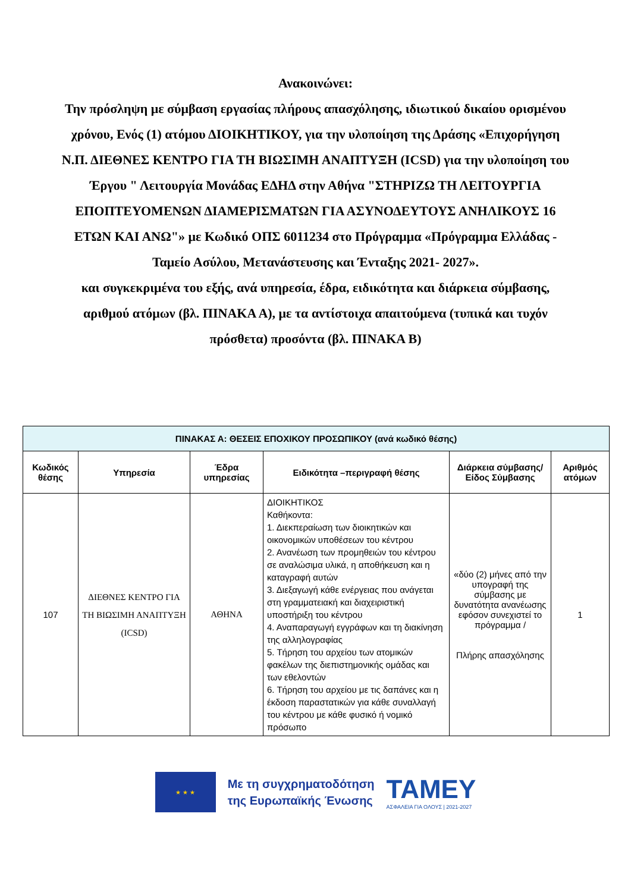Ανακοινώνει:
Την πρόσληψη με σύμβαση εργασίας πλήρους απασχόλησης, ιδιωτικού δικαίου ορισμένου χρόνου, Ενός (1) ατόμου ΔΙΟΙΚΗΤΙΚΟΥ, για την υλοποίηση της Δράσης «Επιχορήγηση Ν.Π. ΔΙΕΘΝΕΣ ΚΕΝΤΡΟ ΓΙΑ ΤΗ ΒΙΩΣΙΜΗ ΑΝΑΠΤΥΞΗ (ICSD) για την υλοποίηση του Έργου " Λειτουργία Μονάδας ΕΔΗΔ στην Αθήνα "ΣΤΗΡΙΖΩ ΤΗ ΛΕΙΤΟΥΡΓΙΑ ΕΠΟΠΤΕΥΟΜΕΝΩΝ ΔΙΑΜΕΡΙΣΜΑΤΩΝ ΓΙΑ ΑΣΥΝΟΔΕΥΤΟΥΣ ΑΝΗΛΙΚΟΥΣ 16 ΕΤΩΝ ΚΑΙ ΑΝΩ"» με Κωδικό ΟΠΣ 6011234 στο Πρόγραμμα «Πρόγραμμα Ελλάδας - Ταμείο Ασύλου, Μετανάστευσης και Ένταξης 2021- 2027».
και συγκεκριμένα του εξής, ανά υπηρεσία, έδρα, ειδικότητα και διάρκεια σύμβασης, αριθμού ατόμων (βλ. ΠΙΝΑΚΑ Α), με τα αντίστοιχα απαιτούμενα (τυπικά και τυχόν πρόσθετα) προσόντα (βλ. ΠΙΝΑΚΑ Β)
| ΠΙΝΑΚΑΣ Α: ΘΕΣΕΙΣ ΕΠΟΧΙΚΟΥ ΠΡΟΣΩΠΙΚΟΥ (ανά κωδικό θέσης) | | | | | |
| --- | --- | --- | --- | --- | --- |
| Κωδικός θέσης | Υπηρεσία | Έδρα υπηρεσίας | Ειδικότητα –περιγραφή θέσης | Διάρκεια σύμβασης/ Είδος Σύμβασης | Αριθμός ατόμων |
| 107 | ΔΙΕΘΝΕΣ ΚΕΝΤΡΟ ΓΙΑ ΤΗ ΒΙΩΣΙΜΗ ΑΝΑΠΤΥΞΗ (ICSD) | ΑΘΗΝΑ | ΔΙΟΙΚΗΤΙΚΟΣ Καθήκοντα: 1. Διεκπεραίωση των διοικητικών και οικονομικών υποθέσεων του κέντρου 2. Ανανέωση των προμηθειών του κέντρου σε αναλώσιμα υλικά, η αποθήκευση και η καταγραφή αυτών 3. Διεξαγωγή κάθε ενέργειας που ανάγεται στη γραμματειακή και διαχειριστική υποστήριξη του κέντρου 4. Αναπαραγωγή εγγράφων και τη διακίνηση της αλληλογραφίας 5. Τήρηση του αρχείου των ατομικών φακέλων της διεπιστημονικής ομάδας και των εθελοντών 6. Τήρηση του αρχείου με τις δαπάνες και η έκδοση παραστατικών για κάθε συναλλαγή του κέντρου με κάθε φυσικό ή νομικό πρόσωπο | «δύο (2) μήνες από την υπογραφή της σύμβασης με δυνατότητα ανανέωσης εφόσον συνεχιστεί το πρόγραμμα / Πλήρης απασχόλησης | 1 |
★ ★ ★
Με τη συγχρηματοδότηση
της Ευρωπαϊκής Ένωσης
TAMEY
ΑΣΦΑΛΕΙΑ ΓΙΑ ΟΛΟΥΣ | 2021-2027